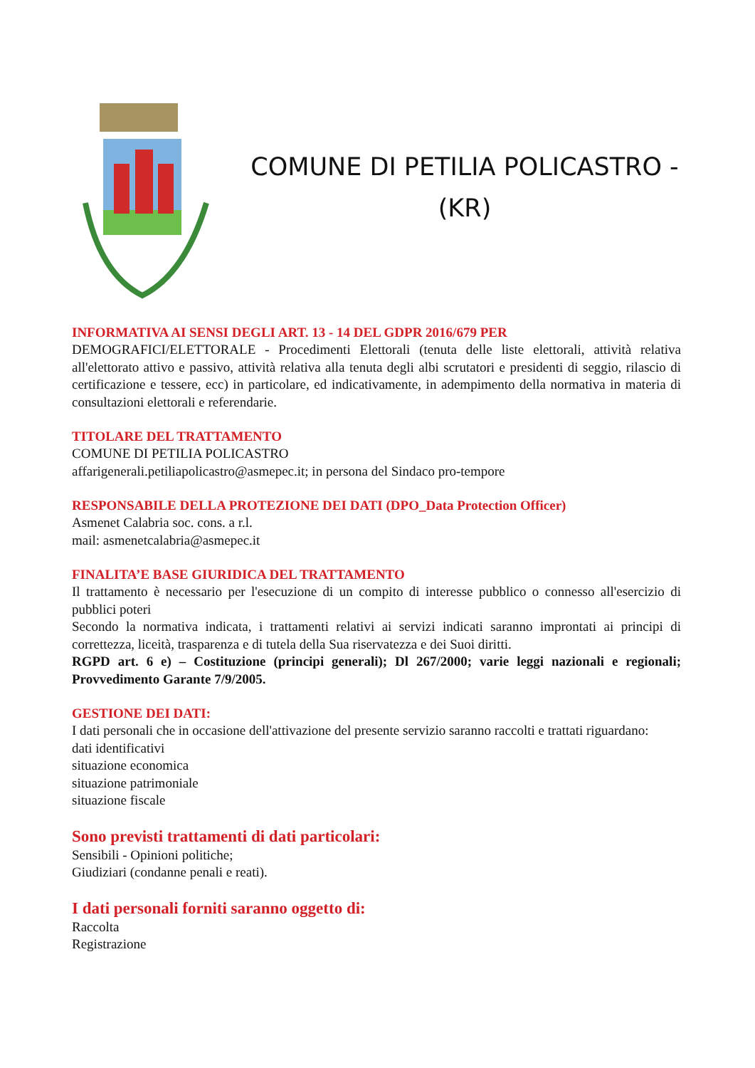COMUNE DI PETILIA POLICASTRO -
(KR)
INFORMATIVA AI SENSI DEGLI ART. 13 - 14 DEL GDPR 2016/679 PER
DEMOGRAFICI/ELETTORALE - Procedimenti Elettorali (tenuta delle liste elettorali, attività relativa all'elettorato attivo e passivo, attività relativa alla tenuta degli albi scrutatori e presidenti di seggio, rilascio di certificazione e tessere, ecc) in particolare, ed indicativamente, in adempimento della normativa in materia di consultazioni elettorali e referendarie.
TITOLARE DEL TRATTAMENTO
COMUNE DI PETILIA POLICASTRO
affarigenerali.petiliapolicastro@asmepec.it; in persona del Sindaco pro-tempore
RESPONSABILE DELLA PROTEZIONE DEI DATI (DPO_Data Protection Officer)
Asmenet Calabria soc. cons. a r.l.
mail: asmenetcalabria@asmepec.it
FINALITA’E BASE GIURIDICA DEL TRATTAMENTO
Il trattamento è necessario per l'esecuzione di un compito di interesse pubblico o connesso all'esercizio di pubblici poteri
Secondo la normativa indicata, i trattamenti relativi ai servizi indicati saranno improntati ai principi di correttezza, liceità, trasparenza e di tutela della Sua riservatezza e dei Suoi diritti.
RGPD art. 6 e) – Costituzione (principi generali); Dl 267/2000; varie leggi nazionali e regionali; Provvedimento Garante 7/9/2005.
GESTIONE DEI DATI:
I dati personali che in occasione dell'attivazione del presente servizio saranno raccolti e trattati riguardano:
dati identificativi
situazione economica
situazione patrimoniale
situazione fiscale
Sono previsti trattamenti di dati particolari:
Sensibili - Opinioni politiche;
Giudiziari (condanne penali e reati).
I dati personali forniti saranno oggetto di:
Raccolta
Registrazione